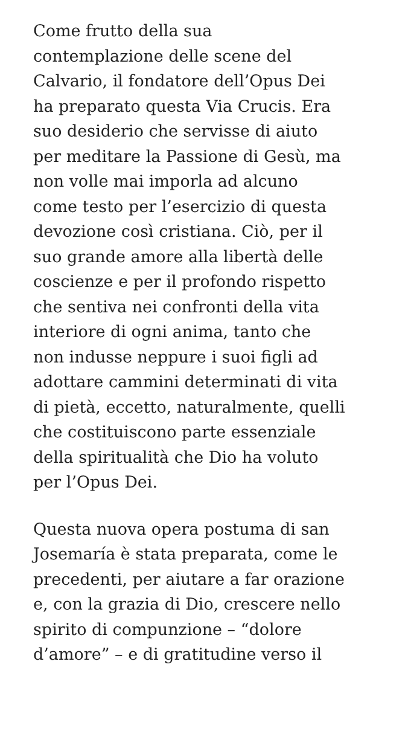Come frutto della sua
contemplazione delle scene del
Calvario, il fondatore dell’Opus Dei
ha preparato questa Via Crucis. Era
suo desiderio che servisse di aiuto
per meditare la Passione di Gesù, ma
non volle mai imporla ad alcuno
come testo per l’esercizio di questa
devozione così cristiana. Ciò, per il
suo grande amore alla libertà delle
coscienze e per il profondo rispetto
che sentiva nei confronti della vita
interiore di ogni anima, tanto che
non indusse neppure i suoi figli ad
adottare cammini determinati di vita
di pietà, eccetto, naturalmente, quelli
che costituiscono parte essenziale
della spiritualità che Dio ha voluto
per l’Opus Dei.
Questa nuova opera postuma di san
Josemaría è stata preparata, come le
precedenti, per aiutare a far orazione
e, con la grazia di Dio, crescere nello
spirito di compunzione – “dolore
d’amore” – e di gratitudine verso il